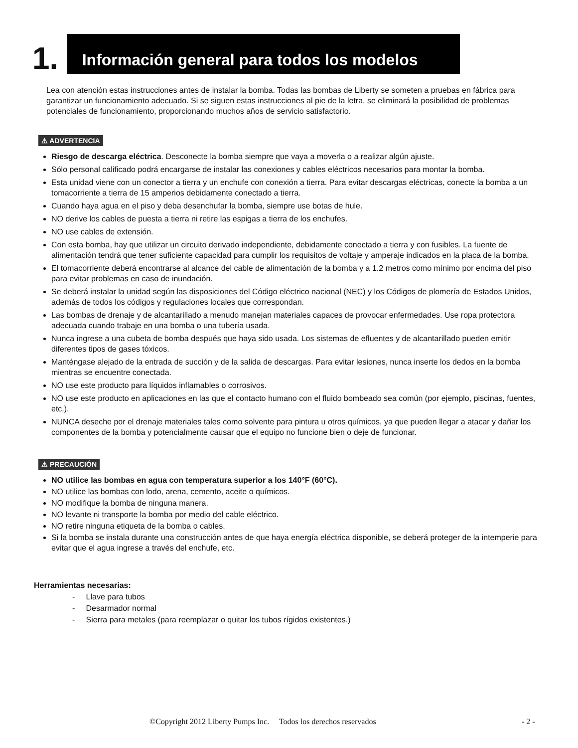1.
Información general para todos los modelos
Lea con atención estas instrucciones antes de instalar la bomba. Todas las bombas de Liberty se someten a pruebas en fábrica para garantizar un funcionamiento adecuado. Si se siguen estas instrucciones al pie de la letra, se eliminará la posibilidad de problemas potenciales de funcionamiento, proporcionando muchos años de servicio satisfactorio.
⚠ ADVERTENCIA
Riesgo de descarga eléctrica. Desconecte la bomba siempre que vaya a moverla o a realizar algún ajuste.
Sólo personal calificado podrá encargarse de instalar las conexiones y cables eléctricos necesarios para montar la bomba.
Esta unidad viene con un conector a tierra y un enchufe con conexión a tierra. Para evitar descargas eléctricas, conecte la bomba a un tomacorriente a tierra de 15 amperios debidamente conectado a tierra.
Cuando haya agua en el piso y deba desenchufar la bomba, siempre use botas de hule.
NO derive los cables de puesta a tierra ni retire las espigas a tierra de los enchufes.
NO use cables de extensión.
Con esta bomba, hay que utilizar un circuito derivado independiente, debidamente conectado a tierra y con fusibles. La fuente de alimentación tendrá que tener suficiente capacidad para cumplir los requisitos de voltaje y amperaje indicados en la placa de la bomba.
El tomacorriente deberá encontrarse al alcance del cable de alimentación de la bomba y a 1.2 metros como mínimo por encima del piso para evitar problemas en caso de inundación.
Se deberá instalar la unidad según las disposiciones del Código eléctrico nacional (NEC) y los Códigos de plomería de Estados Unidos, además de todos los códigos y regulaciones locales que correspondan.
Las bombas de drenaje y de alcantarillado a menudo manejan materiales capaces de provocar enfermedades. Use ropa protectora adecuada cuando trabaje en una bomba o una tubería usada.
Nunca ingrese a una cubeta de bomba después que haya sido usada. Los sistemas de efluentes y de alcantarillado pueden emitir diferentes tipos de gases tóxicos.
Manténgase alejado de la entrada de succión y de la salida de descargas. Para evitar lesiones, nunca inserte los dedos en la bomba mientras se encuentre conectada.
NO use este producto para líquidos inflamables o corrosivos.
NO use este producto en aplicaciones en las que el contacto humano con el fluido bombeado sea común (por ejemplo, piscinas, fuentes, etc.).
NUNCA deseche por el drenaje materiales tales como solvente para pintura u otros químicos, ya que pueden llegar a atacar y dañar los componentes de la bomba y potencialmente causar que el equipo no funcione bien o deje de funcionar.
⚠ PRECAUCIÓN
NO utilice las bombas en agua con temperatura superior a los 140°F (60°C).
NO utilice las bombas con lodo, arena, cemento, aceite o químicos.
NO modifique la bomba de ninguna manera.
NO levante ni transporte la bomba por medio del cable eléctrico.
NO retire ninguna etiqueta de la bomba o cables.
Si la bomba se instala durante una construcción antes de que haya energía eléctrica disponible, se deberá proteger de la intemperie para evitar que el agua ingrese a través del enchufe, etc.
Herramientas necesarias:
- Llave para tubos
- Desarmador normal
- Sierra para metales (para reemplazar o quitar los tubos rígidos existentes.)
©Copyright 2012 Liberty Pumps Inc. Todos los derechos reservados - 2 -